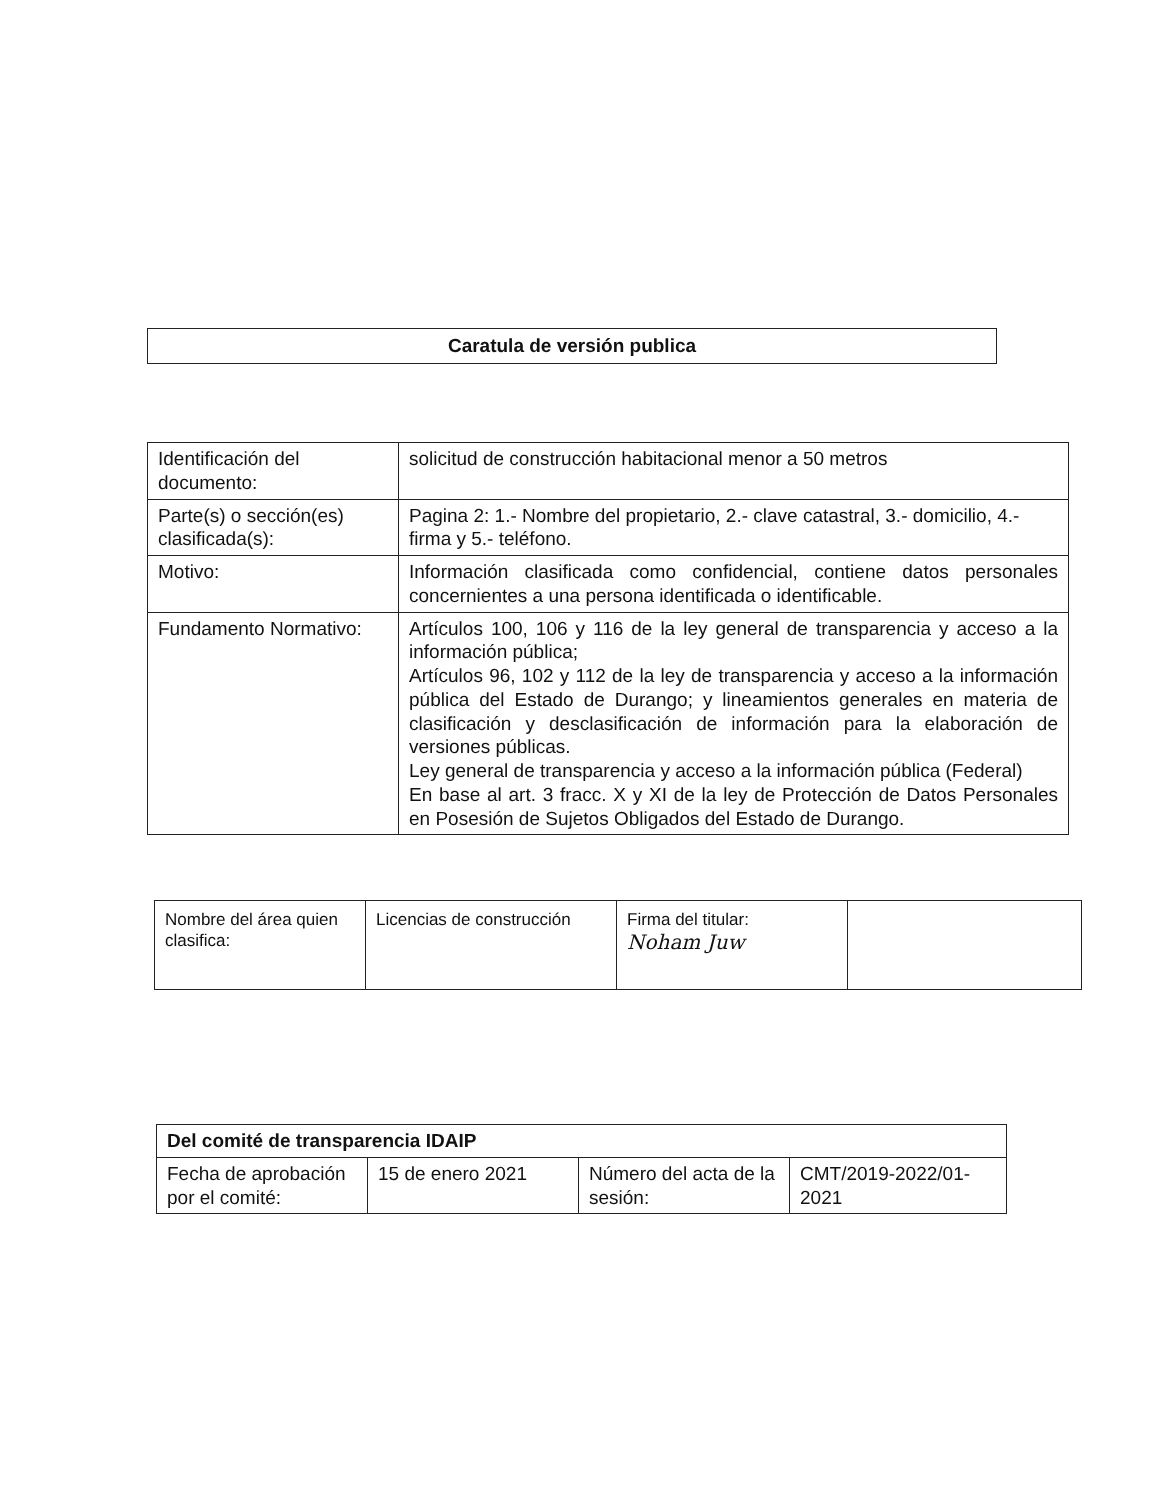Caratula de versión publica
| Identificación del documento: | solicitud de construcción habitacional menor a 50 metros |
| Parte(s) o sección(es) clasificada(s): | Pagina 2: 1.- Nombre del propietario, 2.- clave catastral, 3.- domicilio, 4.- firma y 5.- teléfono. |
| Motivo: | Información clasificada como confidencial, contiene datos personales concernientes a una persona identificada o identificable. |
| Fundamento Normativo: | Artículos 100, 106 y 116 de la ley general de transparencia y acceso a la información pública; Artículos 96, 102 y 112 de la ley de transparencia y acceso a la información pública del Estado de Durango; y lineamientos generales en materia de clasificación y desclasificación de información para la elaboración de versiones públicas. Ley general de transparencia y acceso a la información pública (Federal) En base al art. 3 fracc. X y XI de la ley de Protección de Datos Personales en Posesión de Sujetos Obligados del Estado de Durango. |
| Nombre del área quien clasifica: | Licencias de construcción | Firma del titular: Noham Juw | |
| Del comité de transparencia IDAIP | | | |
| Fecha de aprobación por el comité: | 15 de enero 2021 | Número del acta de la sesión: | CMT/2019-2022/01-2021 |